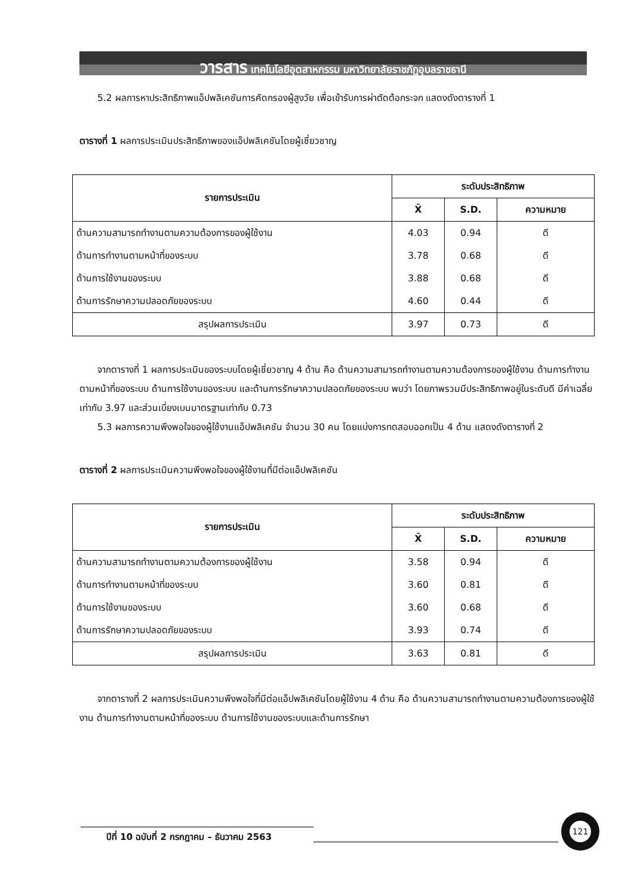วารสาร เทคโนโลยีอุตสาหกรรม มหาวิทยาลัยราชภัฏอุบลราชธานี
5.2 ผลการหาประสิทธิภาพแอ็ปพลิเคชันการคัดกรองผู้สูงวัย เพื่อเข้ารับการผ่าตัดต้อกระจก แสดงดังตารางที่ 1
ตารางที่ 1 ผลการประเมินประสิทธิภาพของแอ็ปพลิเคชันโดยผู้เชี่ยวชาญ
| รายการประเมิน | ระดับประสิทธิภาพ | | |
| --- | --- | --- | --- |
| | X̄ | S.D. | ความหมาย |
| ด้านความสามารถทำงานตามความต้องการของผู้ใช้งาน | 4.03 | 0.94 | ดี |
| ด้านการทำงานตามหน้าที่ของระบบ | 3.78 | 0.68 | ดี |
| ด้านการใช้งานของระบบ | 3.88 | 0.68 | ดี |
| ด้านการรักษาความปลอดภัยของระบบ | 4.60 | 0.44 | ดี |
| สรุปผลการประเมิน | 3.97 | 0.73 | ดี |
จากตารางที่ 1 ผลการประเมินของระบบโดยผู้เชี่ยวชาญ 4 ด้าน คือ ด้านความสามารถทำงานตามความต้องการของผู้ใช้งาน ด้านการทำงานตามหน้าที่ของระบบ ด้านการใช้งานของระบบ และด้านการรักษาความปลอดภัยของระบบ พบว่า โดยภาพรวมมีประสิทธิภาพอยู่ในระดับดี มีค่าเฉลี่ยเท่ากับ 3.97 และส่วนเบี่ยงเบนมาตรฐานเท่ากับ 0.73
5.3 ผลการความพึงพอใจของผู้ใช้งานแอ็ปพลิเคชัน จำนวน 30 คน โดยแบ่งการทดสอบออกเป็น 4 ด้าน แสดงดังตารางที่ 2
ตารางที่ 2 ผลการประเมินความพึงพอใจของผู้ใช้งานที่มีต่อแอ็ปพลิเคชัน
| รายการประเมิน | ระดับประสิทธิภาพ | | |
| --- | --- | --- | --- |
| | X̄ | S.D. | ความหมาย |
| ด้านความสามารถทำงานตามความต้องการของผู้ใช้งาน | 3.58 | 0.94 | ดี |
| ด้านการทำงานตามหน้าที่ของระบบ | 3.60 | 0.81 | ดี |
| ด้านการใช้งานของระบบ | 3.60 | 0.68 | ดี |
| ด้านการรักษาความปลอดภัยของระบบ | 3.93 | 0.74 | ดี |
| สรุปผลการประเมิน | 3.63 | 0.81 | ดี |
จากตารางที่ 2 ผลการประเมินความพึงพอใจที่มีต่อแอ็ปพลิเคชันโดยผู้ใช้งาน 4 ด้าน คือ ด้านความสามารถทำงานตามความต้องการของผู้ใช้งาน ด้านการทำงานตามหน้าที่ของระบบ ด้านการใช้งานของระบบและด้านการรักษา
ปีที่ 10 ฉบับที่ 2 กรกฎาคม – ธันวาคม 2563
121